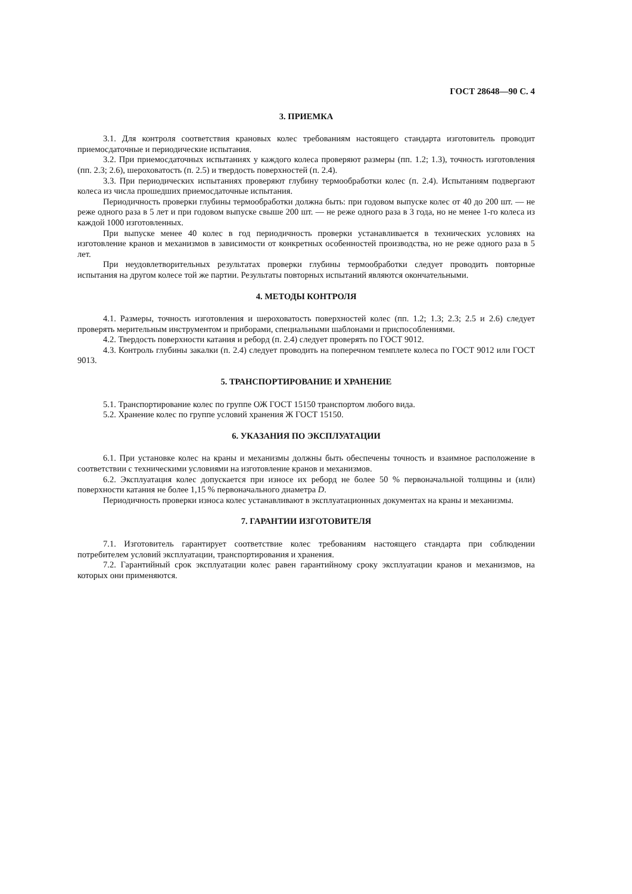ГОСТ 28648—90 С. 4
3. ПРИЕМКА
3.1. Для контроля соответствия крановых колес требованиям настоящего стандарта изготовитель проводит приемосдаточные и периодические испытания.
3.2. При приемосдаточных испытаниях у каждого колеса проверяют размеры (пп. 1.2; 1.3), точность изготовления (пп. 2.3; 2.6), шероховатость (п. 2.5) и твердость поверхностей (п. 2.4).
3.3. При периодических испытаниях проверяют глубину термообработки колес (п. 2.4). Испытаниям подвергают колеса из числа прошедших приемосдаточные испытания.
Периодичность проверки глубины термообработки должна быть: при годовом выпуске колес от 40 до 200 шт. — не реже одного раза в 5 лет и при годовом выпуске свыше 200 шт. — не реже одного раза в 3 года, но не менее 1-го колеса из каждой 1000 изготовленных.
При выпуске менее 40 колес в год периодичность проверки устанавливается в технических условиях на изготовление кранов и механизмов в зависимости от конкретных особенностей производства, но не реже одного раза в 5 лет.
При неудовлетворительных результатах проверки глубины термообработки следует проводить повторные испытания на другом колесе той же партии. Результаты повторных испытаний являются окончательными.
4. МЕТОДЫ КОНТРОЛЯ
4.1. Размеры, точность изготовления и шероховатость поверхностей колес (пп. 1.2; 1.3; 2.3; 2.5 и 2.6) следует проверять мерительным инструментом и приборами, специальными шаблонами и приспособлениями.
4.2. Твердость поверхности катания и реборд (п. 2.4) следует проверять по ГОСТ 9012.
4.3. Контроль глубины закалки (п. 2.4) следует проводить на поперечном темплете колеса по ГОСТ 9012 или ГОСТ 9013.
5. ТРАНСПОРТИРОВАНИЕ И ХРАНЕНИЕ
5.1. Транспортирование колес по группе ОЖ ГОСТ 15150 транспортом любого вида.
5.2. Хранение колес по группе условий хранения Ж ГОСТ 15150.
6. УКАЗАНИЯ ПО ЭКСПЛУАТАЦИИ
6.1. При установке колес на краны и механизмы должны быть обеспечены точность и взаимное расположение в соответствии с техническими условиями на изготовление кранов и механизмов.
6.2. Эксплуатация колес допускается при износе их реборд не более 50 % первоначальной толщины и (или) поверхности катания не более 1,15 % первоначального диаметра D.
Периодичность проверки износа колес устанавливают в эксплуатационных документах на краны и механизмы.
7. ГАРАНТИИ ИЗГОТОВИТЕЛЯ
7.1. Изготовитель гарантирует соответствие колес требованиям настоящего стандарта при соблюдении потребителем условий эксплуатации, транспортирования и хранения.
7.2. Гарантийный срок эксплуатации колес равен гарантийному сроку эксплуатации кранов и механизмов, на которых они применяются.